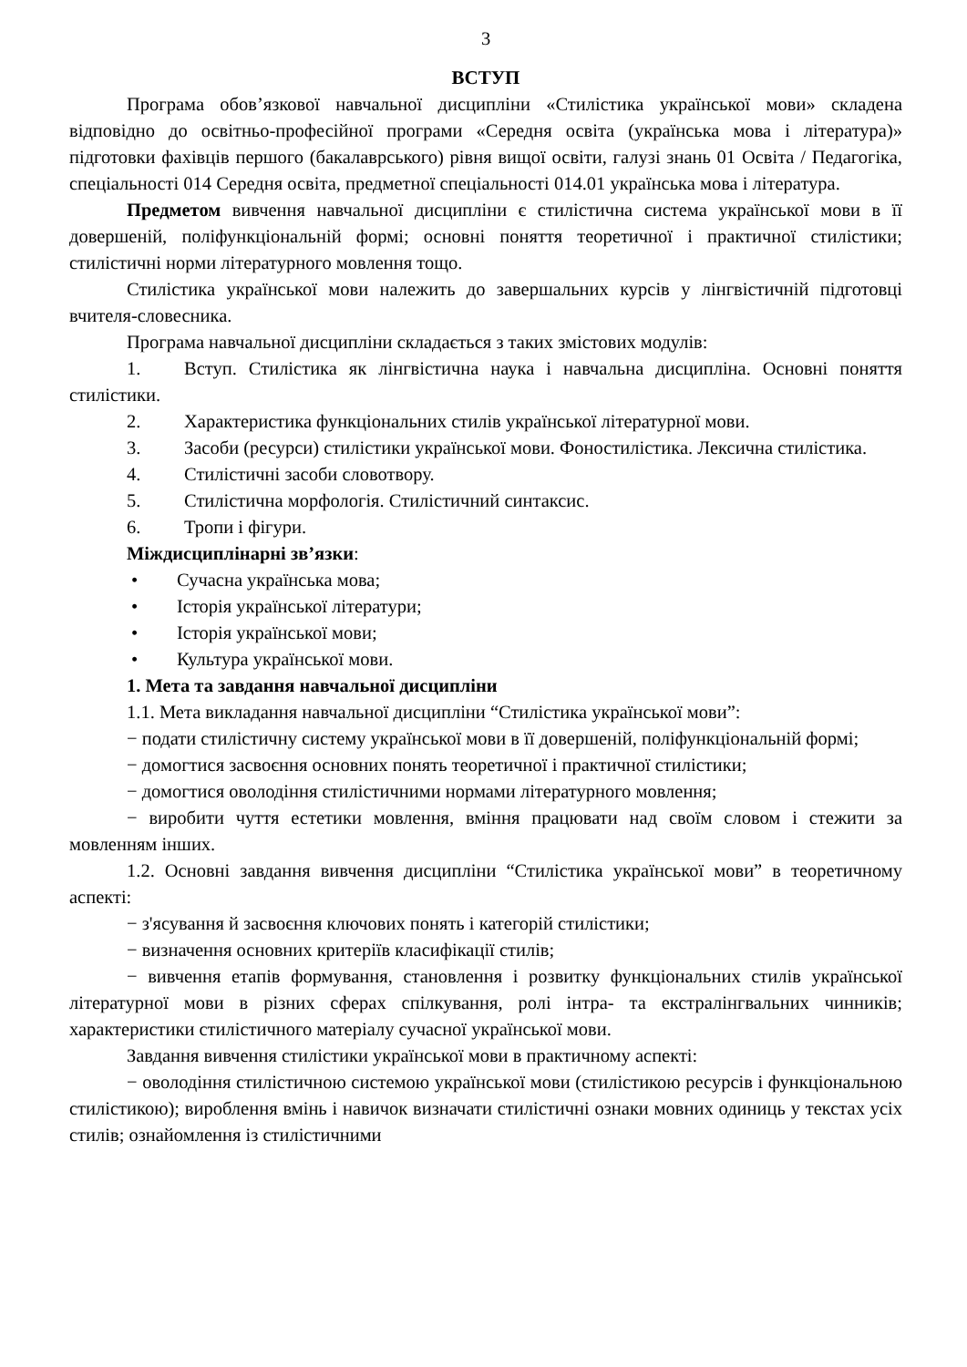3
ВСТУП
Програма обов’язкової навчальної дисципліни «Стилістика української мови» складена відповідно до освітньо-професійної програми «Середня освіта (українська мова і література)» підготовки фахівців першого (бакалаврського) рівня вищої освіти, галузі знань 01 Освіта / Педагогіка, спеціальності 014 Середня освіта, предметної спеціальності 014.01 українська мова і література.
Предметом вивчення навчальної дисципліни є стилістична система української мови в її довершеній, поліфункціональній формі; основні поняття теоретичної і практичної стилістики; стилістичні норми літературного мовлення тощо.
Стилістика української мови належить до завершальних курсів у лінгвістичній підготовці вчителя-словесника.
Програма навчальної дисципліни складається з таких змістових модулів:
1. Вступ. Стилістика як лінгвістична наука і навчальна дисципліна. Основні поняття стилістики.
2. Характеристика функціональних стилів української літературної мови.
3. Засоби (ресурси) стилістики української мови. Фоностилістика. Лексична стилістика.
4. Стилістичні засоби словотвору.
5. Стилістична морфологія. Стилістичний синтаксис.
6. Тропи і фігури.
Міждисциплінарні зв’язки:
• Сучасна українська мова;
• Історія української літератури;
• Історія української мови;
• Культура української мови.
1. Мета та завдання навчальної дисципліни
1.1. Мета викладання навчальної дисципліни “Стилістика української мови”:
− подати стилістичну систему української мови в її довершеній, поліфункціональній формі;
− домогтися засвоєння основних понять теоретичної і практичної стилістики;
− домогтися оволодіння стилістичними нормами літературного мовлення;
− виробити чуття естетики мовлення, вміння працювати над своїм словом і стежити за мовленням інших.
1.2. Основні завдання вивчення дисципліни “Стилістика української мови” в теоретичному аспекті:
− з'ясування й засвоєння ключових понять і категорій стилістики;
− визначення основних критеріїв класифікації стилів;
− вивчення етапів формування, становлення і розвитку функціональних стилів української літературної мови в різних сферах спілкування, ролі інтра- та екстралінгвальних чинників; характеристики стилістичного матеріалу сучасної української мови.
Завдання вивчення стилістики української мови в практичному аспекті:
− оволодіння стилістичною системою української мови (стилістикою ресурсів і функціональною стилістикою); вироблення вмінь і навичок визначати стилістичні ознаки мовних одиниць у текстах усіх стилів; ознайомлення із стилістичними